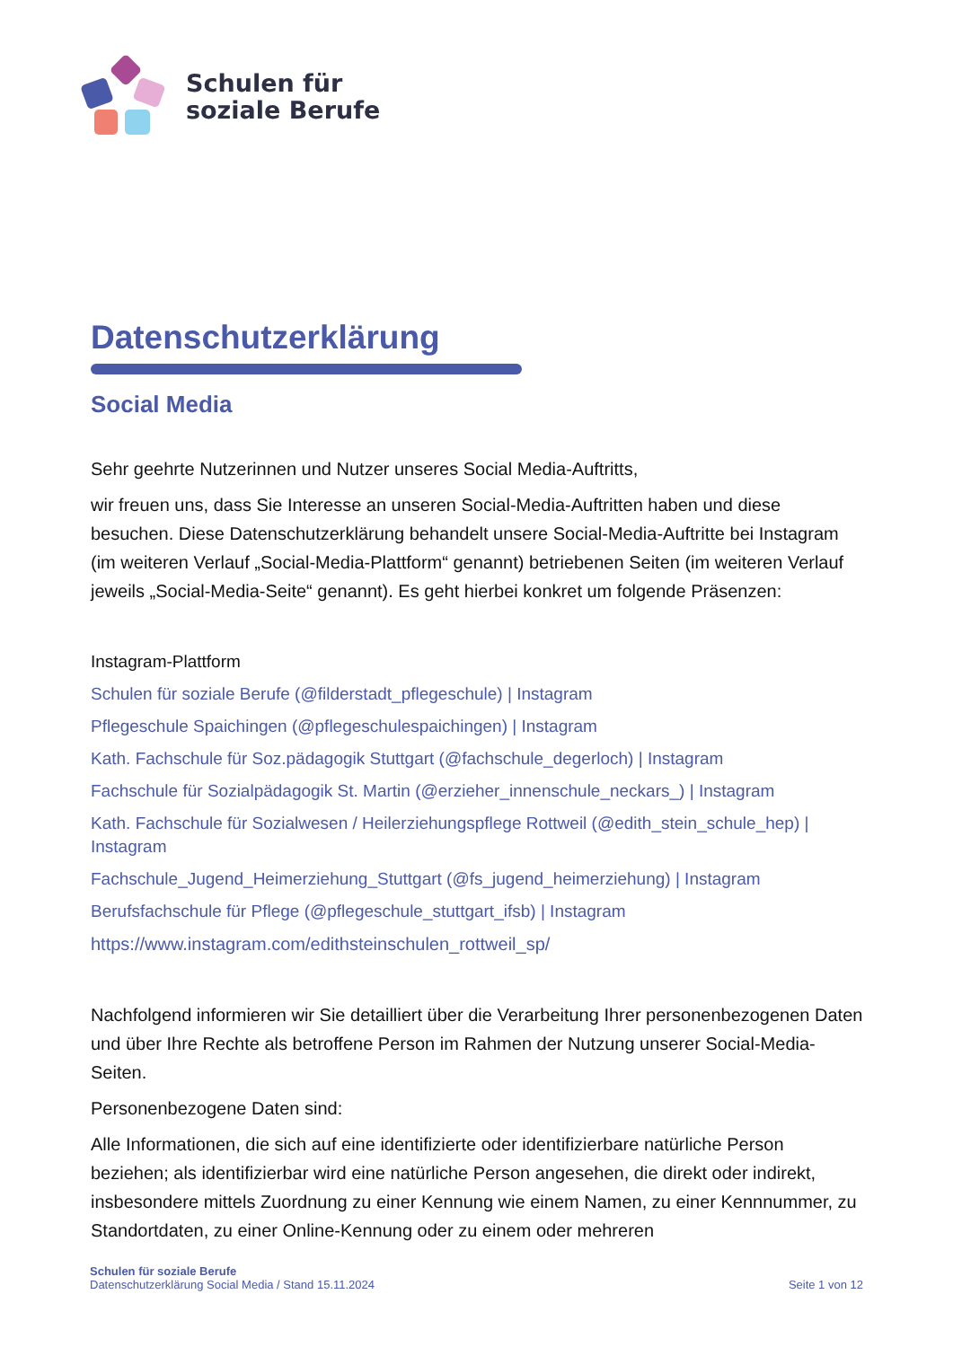Schulen für
soziale Berufe
Datenschutzerklärung
Social Media
Sehr geehrte Nutzerinnen und Nutzer unseres Social Media-Auftritts,
wir freuen uns, dass Sie Interesse an unseren Social-Media-Auftritten haben und diese besuchen. Diese Datenschutzerklärung behandelt unsere Social-Media-Auftritte bei Instagram (im weiteren Verlauf „Social-Media-Plattform“ genannt) betriebenen Seiten (im weiteren Verlauf jeweils „Social-Media-Seite“ genannt). Es geht hierbei konkret um folgende Präsenzen:
Instagram-Plattform
Schulen für soziale Berufe (@filderstadt_pflegeschule) | Instagram
Pflegeschule Spaichingen (@pflegeschulespaichingen) | Instagram
Kath. Fachschule für Soz.pädagogik Stuttgart (@fachschule_degerloch) | Instagram
Fachschule für Sozialpädagogik St. Martin (@erzieher_innenschule_neckars_) | Instagram
Kath. Fachschule für Sozialwesen / Heilerziehungspflege Rottweil (@edith_stein_schule_hep) | Instagram
Fachschule_Jugend_Heimerziehung_Stuttgart (@fs_jugend_heimerziehung) | Instagram
Berufsfachschule für Pflege (@pflegeschule_stuttgart_ifsb) | Instagram
https://www.instagram.com/edithsteinschulen_rottweil_sp/
Nachfolgend informieren wir Sie detailliert über die Verarbeitung Ihrer personenbezogenen Daten und über Ihre Rechte als betroffene Person im Rahmen der Nutzung unserer Social-Media-Seiten.
Personenbezogene Daten sind:
Alle Informationen, die sich auf eine identifizierte oder identifizierbare natürliche Person beziehen; als identifizierbar wird eine natürliche Person angesehen, die direkt oder indirekt, insbesondere mittels Zuordnung zu einer Kennung wie einem Namen, zu einer Kennnummer, zu Standortdaten, zu einer Online-Kennung oder zu einem oder mehreren
Schulen für soziale Berufe
Datenschutzerklärung Social Media / Stand 15.11.2024
Seite 1 von 12